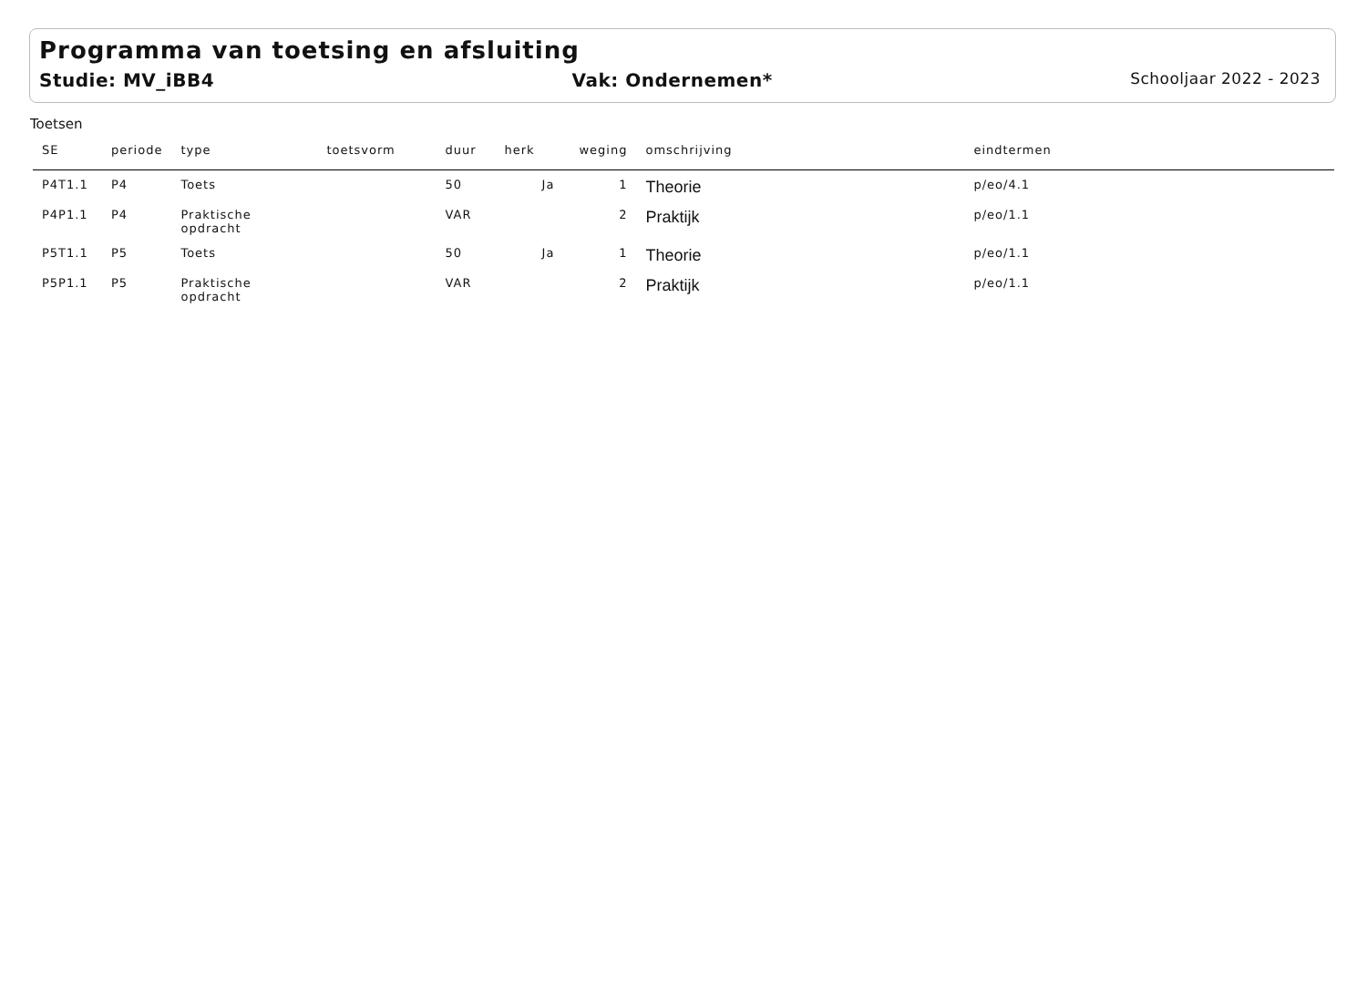Programma van toetsing en afsluiting
Studie: MV_iBB4 Vak: Ondernemen* Schooljaar 2022 - 2023
Toetsen
| SE | periode | type | toetsvorm | duur | herk | weging | omschrijving | eindtermen |
| --- | --- | --- | --- | --- | --- | --- | --- | --- |
| P4T1.1 | P4 | Toets | | 50 | Ja | 1 | Theorie | p/eo/4.1 |
| P4P1.1 | P4 | Praktische opdracht | | VAR | | 2 | Praktijk | p/eo/1.1 |
| P5T1.1 | P5 | Toets | | 50 | Ja | 1 | Theorie | p/eo/1.1 |
| P5P1.1 | P5 | Praktische opdracht | | VAR | | 2 | Praktijk | p/eo/1.1 |